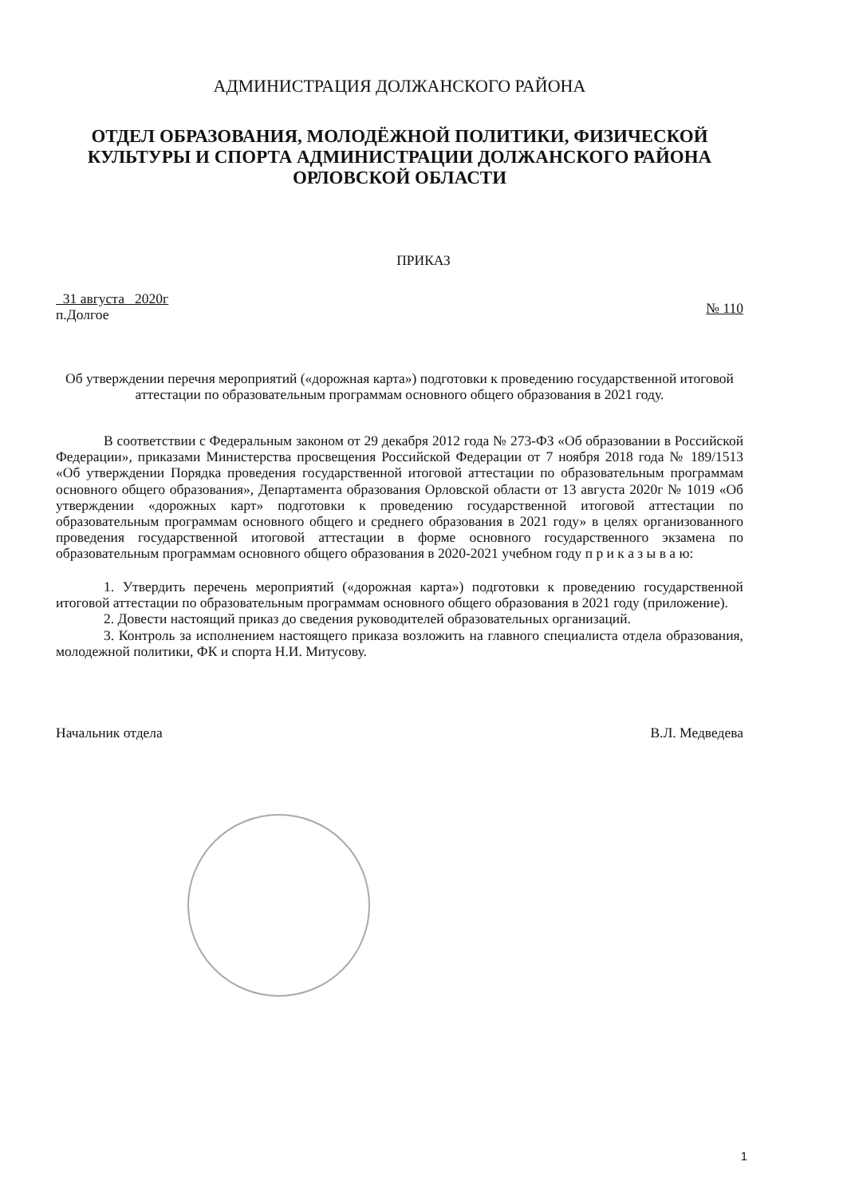АДМИНИСТРАЦИЯ ДОЛЖАНСКОГО РАЙОНА
ОТДЕЛ ОБРАЗОВАНИЯ, МОЛОДЁЖНОЙ ПОЛИТИКИ, ФИЗИЧЕСКОЙ КУЛЬТУРЫ И СПОРТА АДМИНИСТРАЦИИ ДОЛЖАНСКОГО РАЙОНА ОРЛОВСКОЙ ОБЛАСТИ
ПРИКАЗ
31 августа 2020г
п.Долгое
№ 110
Об утверждении перечня мероприятий («дорожная карта») подготовки к проведению государственной итоговой аттестации по образовательным программам основного общего образования в 2021 году.
В соответствии с Федеральным законом от 29 декабря 2012 года № 273-ФЗ «Об образовании в Российской Федерации», приказами Министерства просвещения Российской Федерации от 7 ноября 2018 года № 189/1513 «Об утверждении Порядка проведения государственной итоговой аттестации по образовательным программам основного общего образования», Департамента образования Орловской области от 13 августа 2020г № 1019 «Об утверждении «дорожных карт» подготовки к проведению государственной итоговой аттестации по образовательным программам основного общего и среднего образования в 2021 году» в целях организованного проведения государственной итоговой аттестации в форме основного государственного экзамена по образовательным программам основного общего образования в 2020-2021 учебном году п р и к а з ы в а ю:
1. Утвердить перечень мероприятий («дорожная карта») подготовки к проведению государственной итоговой аттестации по образовательным программам основного общего образования в 2021 году (приложение).
2. Довести настоящий приказ до сведения руководителей образовательных организаций.
3. Контроль за исполнением настоящего приказа возложить на главного специалиста отдела образования, молодежной политики, ФК и спорта Н.И. Митусову.
Начальник отдела В.Л. Медведева
1